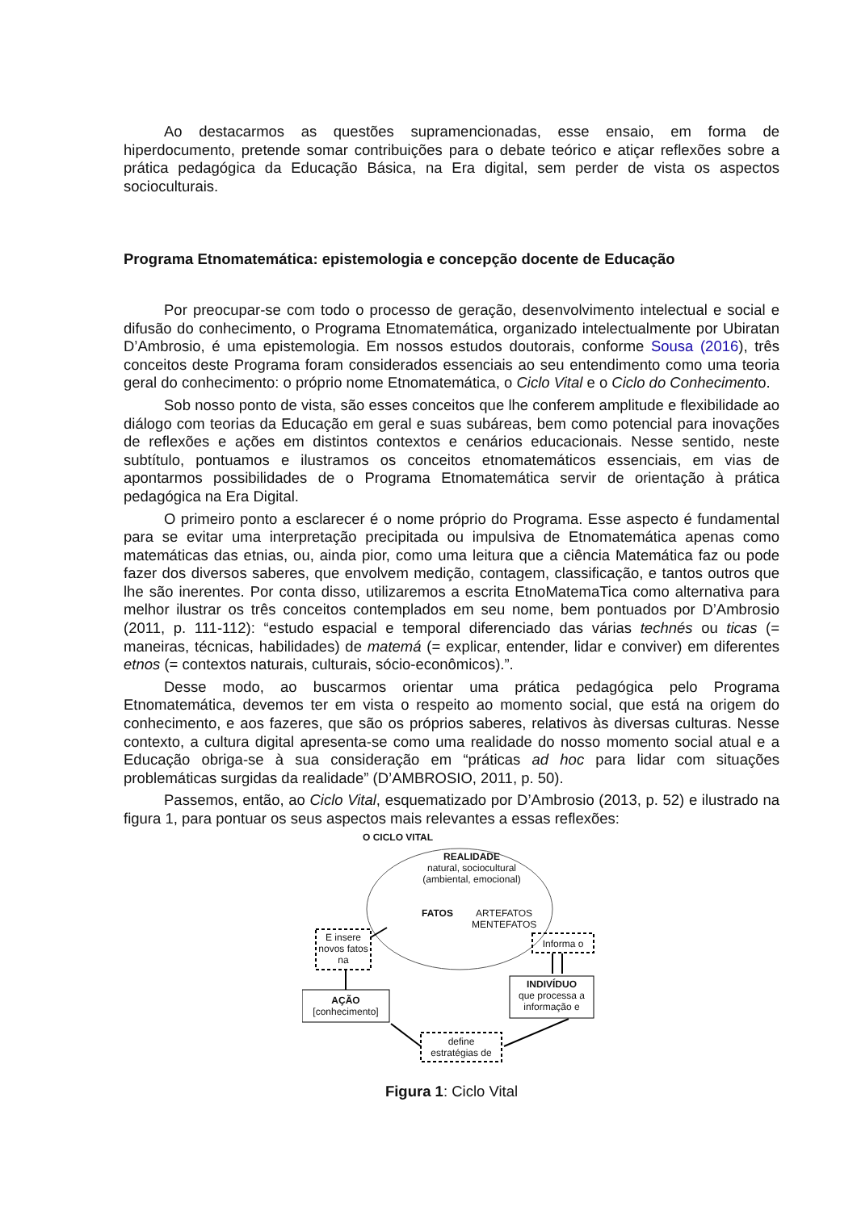Ao destacarmos as questões supramencionadas, esse ensaio, em forma de hiperdocumento, pretende somar contribuições para o debate teórico e atiçar reflexões sobre a prática pedagógica da Educação Básica, na Era digital, sem perder de vista os aspectos socioculturais.
Programa Etnomatemática: epistemologia e concepção docente de Educação
Por preocupar-se com todo o processo de geração, desenvolvimento intelectual e social e difusão do conhecimento, o Programa Etnomatemática, organizado intelectualmente por Ubiratan D’Ambrosio, é uma epistemologia. Em nossos estudos doutorais, conforme Sousa (2016), três conceitos deste Programa foram considerados essenciais ao seu entendimento como uma teoria geral do conhecimento: o próprio nome Etnomatemática, o Ciclo Vital e o Ciclo do Conhecimento.
Sob nosso ponto de vista, são esses conceitos que lhe conferem amplitude e flexibilidade ao diálogo com teorias da Educação em geral e suas subáreas, bem como potencial para inovações de reflexões e ações em distintos contextos e cenários educacionais. Nesse sentido, neste subtítulo, pontuamos e ilustramos os conceitos etnomatemáticos essenciais, em vias de apontarmos possibilidades de o Programa Etnomatemática servir de orientação à prática pedagógica na Era Digital.
O primeiro ponto a esclarecer é o nome próprio do Programa. Esse aspecto é fundamental para se evitar uma interpretação precipitada ou impulsiva de Etnomatemática apenas como matemáticas das etnias, ou, ainda pior, como uma leitura que a ciência Matemática faz ou pode fazer dos diversos saberes, que envolvem medição, contagem, classificação, e tantos outros que lhe são inerentes. Por conta disso, utilizaremos a escrita EtnoMatemaTica como alternativa para melhor ilustrar os três conceitos contemplados em seu nome, bem pontuados por D’Ambrosio (2011, p. 111-112): “estudo espacial e temporal diferenciado das várias technés ou ticas (= maneiras, técnicas, habilidades) de matemá (= explicar, entender, lidar e conviver) em diferentes etnos (= contextos naturais, culturais, sócio-econômicos).”.
Desse modo, ao buscarmos orientar uma prática pedagógica pelo Programa Etnomatemática, devemos ter em vista o respeito ao momento social, que está na origem do conhecimento, e aos fazeres, que são os próprios saberes, relativos às diversas culturas. Nesse contexto, a cultura digital apresenta-se como uma realidade do nosso momento social atual e a Educação obriga-se à sua consideração em “práticas ad hoc para lidar com situações problemáticas surgidas da realidade” (D’AMBROSIO, 2011, p. 50).
Passemos, então, ao Ciclo Vital, esquematizado por D’Ambrosio (2013, p. 52) e ilustrado na figura 1, para pontuar os seus aspectos mais relevantes a essas reflexões:
O CICLO VITAL
REALIDADE
natural, sociocultural
(ambiental, emocional)
FATOS
ARTEFATOS
MENTEFATOS
E insere novos fatos na
Informa o
AÇÃO
[conhecimento]
INDIVÍDUO
que processa a informação e
define estratégias de
Figura 1: Ciclo Vital